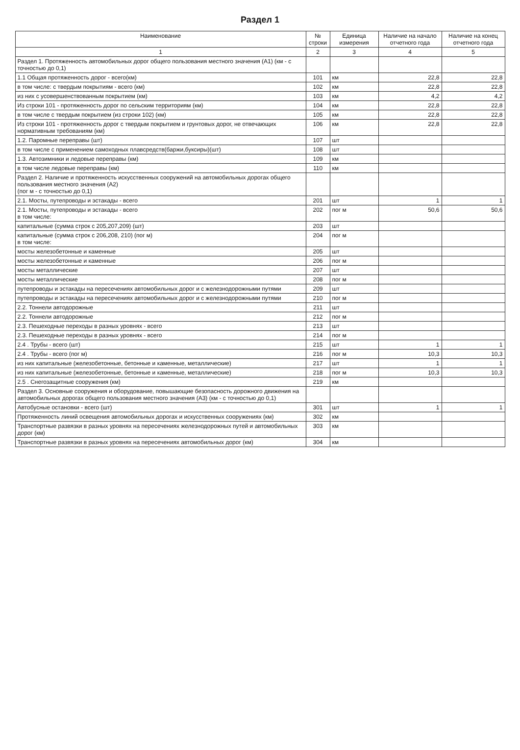Раздел 1
| Наименование | № строки | Единица измерения | Наличие на начало отчетного года | Наличие на конец отчетного года |
| --- | --- | --- | --- | --- |
| 1 | 2 | 3 | 4 | 5 |
| Раздел 1. Протяженность автомобильных дорог общего пользования местного значения (А1) (км - с точностью до 0,1) | | | | |
| 1.1 Общая протяженность дорог - всего(км) | 101 | км | 22,8 | 22,8 |
| в том числе: с твердым покрытиям - всего (км) | 102 | км | 22,8 | 22,8 |
| из них с усовершенствованным покрытием (км) | 103 | км | 4,2 | 4,2 |
| Из строки 101 - протяженность дорог по сельским территориям (км) | 104 | км | 22,8 | 22,8 |
| в том числе с твердым покрытием (из строки 102) (км) | 105 | км | 22,8 | 22,8 |
| Из строки 101 - протяженность дорог с твердым покрытием и грунтовых дорог, не отвечающих нормативным требованиям (км) | 106 | км | 22,8 | 22,8 |
| 1.2. Паромные переправы (шт) | 107 | шт | | |
| в том числе с применением самоходных плавсредств(баржи,буксиры)(шт) | 108 | шт | | |
| 1.3. Автозимники и ледовые переправы (км) | 109 | км | | |
| в том числе ледовые переправы (км) | 110 | км | | |
| Раздел 2. Наличие и протяженность искусственных сооружений на автомобильных дорогах общего пользования местного значения (А2) (пог м - с точностью до 0,1) | | | | |
| 2.1. Мосты, путепроводы и эстакады - всего | 201 | шт | 1 | 1 |
| 2.1. Мосты, путепроводы и эстакады - всего в том числе: | 202 | пог м | 50,6 | 50,6 |
| капитальные (сумма строк с 205,207,209) (шт) | 203 | шт | | |
| капитальные (сумма строк с 206,208, 210) (пог м) в том числе: | 204 | пог м | | |
| мосты железобетонные и каменные | 205 | шт | | |
| мосты железобетонные и каменные | 206 | пог м | | |
| мосты металлические | 207 | шт | | |
| мосты металлические | 208 | пог м | | |
| путепроводы и эстакады на пересечениях автомобильных дорог и с железнодорожными путями | 209 | шт | | |
| путепроводы и эстакады на пересечениях автомобильных дорог и с железнодорожными путями | 210 | пог м | | |
| 2.2. Тоннели автодорожные | 211 | шт | | |
| 2.2. Тоннели автодорожные | 212 | пог м | | |
| 2.3. Пешеходные переходы в разных уровнях - всего | 213 | шт | | |
| 2.3. Пешеходные переходы в разных уровнях - всего | 214 | пог м | | |
| 2.4 . Трубы - всего (шт) | 215 | шт | 1 | 1 |
| 2.4 . Трубы - всего (пог м) | 216 | пог м | 10,3 | 10,3 |
| из них капитальные (железобетонные, бетонные и каменные, металлические) | 217 | шт | 1 | 1 |
| из них капитальные (железобетонные, бетонные и каменные, металлические) | 218 | пог м | 10,3 | 10,3 |
| 2.5 . Снегозащитные сооружения (км) | 219 | км | | |
| Раздел 3. Основные сооружения и оборудование, повышающие безопасность дорожного движения на автомобильных дорогах общего пользования местного значения (А3) (км - с точностью до 0,1) | | | | |
| Автобусные остановки - всего (шт) | 301 | шт | 1 | 1 |
| Протяженность линий освещения автомобильных дорогах и искусственных сооружениях (км) | 302 | км | | |
| Транспортные развязки в разных уровнях на пересечениях железнодорожных путей и автомобильных дорог (км) | 303 | км | | |
| Транспортные развязки в разных уровнях на пересечениях автомобильных дорог (км) | 304 | км | | |